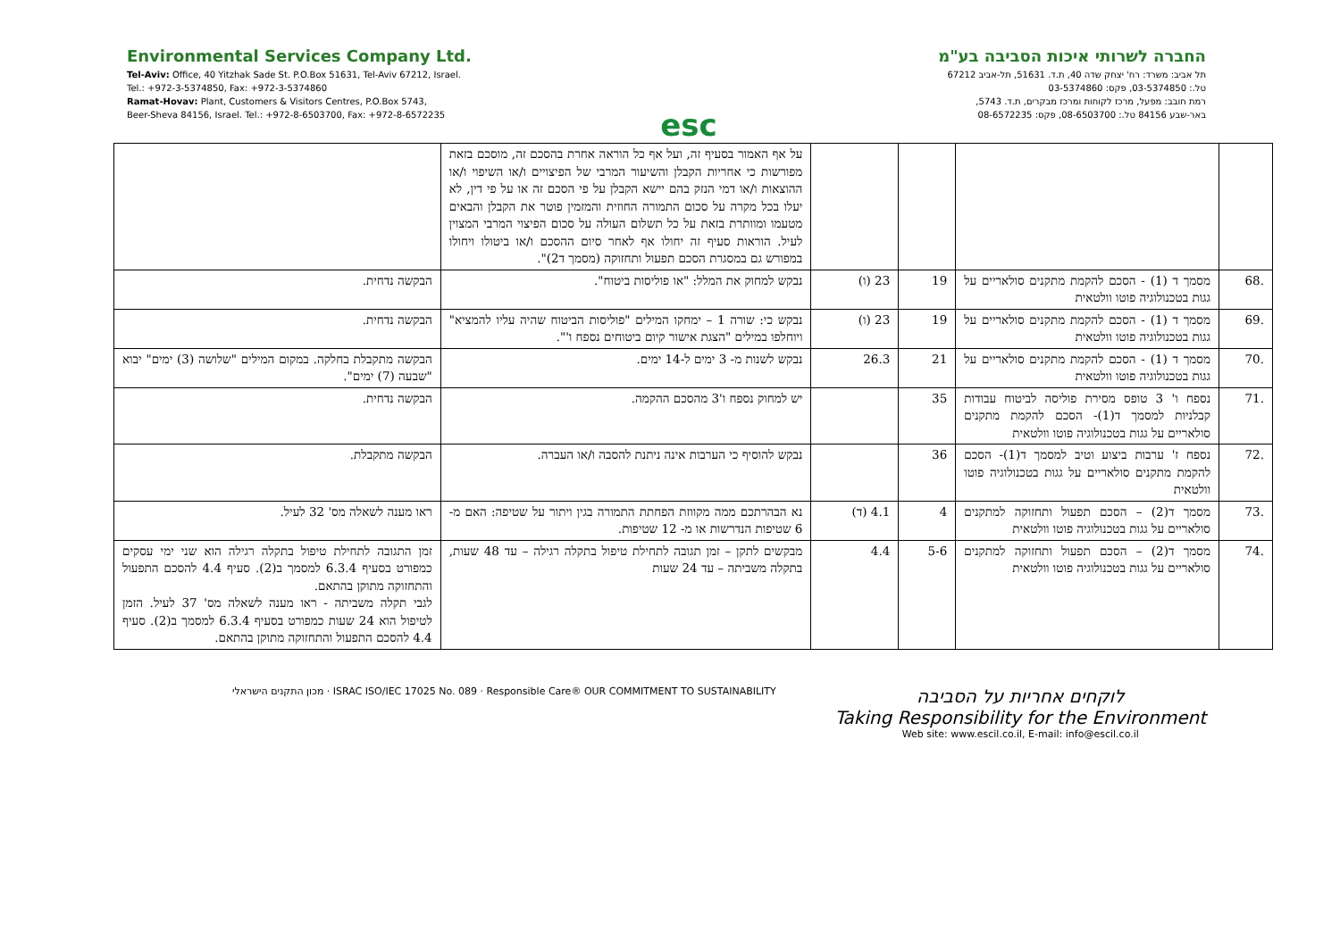Environmental Services Company Ltd.
Tel-Aviv: Office, 40 Yitzhak Sade St. P.O.Box 51631, Tel-Aviv 67212, Israel.
Tel.: +972-3-5374850, Fax: +972-3-5374860
Ramat-Hovav: Plant, Customers & Visitors Centres, P.O.Box 5743,
Beer-Sheva 84156, Israel. Tel.: +972-8-6503700, Fax: +972-8-6572235
esc
החברה לשרותי איכות הסביבה בע"מ
תל אביב: משרד: רח' יצחק שדה 40, ת.ד. 51631, תל-אביב 67212
טל.: 03-5374850, פקס: 03-5374860
רמת חובב: מפעל, מרכז לקוחות ומרכז מבקרים, ת.ד. 5743,
באר-שבע 84156 טל.: 08-6503700, פקס: 08-6572235
| | | | | על אף האמור בסעיף זה, ועל אף כל הוראה אחרת בהסכם זה, מוסכם בזאת מפורשות כי אחריות הקבלן והשיעור המרבי של הפיצויים ו/או השיפוי ו/או ההוצאות ו/או דמי הנזק בהם יישא הקבלן על פי הסכם זה או על פי דין, לא יעלו בכל מקרה על סכום התמורה החוזית והמזמין פוטר את הקבלן והבאים מטעמו ומוותרת בזאת על כל תשלום העולה על סכום הפיצוי המרבי המצוין לעיל. הוראות סעיף זה יחולו אף לאחר סיום ההסכם ו/או ביטולו ויחולו במפורש גם במסגרת הסכם תפעול ותחזוקה (מסמך ד2)". | |
| .68 | מסמך ד (1) - הסכם להקמת מתקנים סולאריים על גגות בטכנולוגיה פוטו וולטאית | 19 | 23 (ו) | נבקש למחוק את המלל: "או פוליסות ביטוח". | הבקשה נדחית. |
| .69 | מסמך ד (1) - הסכם להקמת מתקנים סולאריים על גגות בטכנולוגיה פוטו וולטאית | 19 | 23 (ו) | נבקש כי: שורה 1 – ימחקו המילים "פוליסות הביטוח שהיה עליו להמציא" ויוחלפו במילים "הצגת אישור קיום ביטוחים נספח ו'". | הבקשה נדחית. |
| .70 | מסמך ד (1) - הסכם להקמת מתקנים סולאריים על גגות בטכנולוגיה פוטו וולטאית | 21 | 26.3 | נבקש לשנות מ- 3 ימים ל-14 ימים. | הבקשה מתקבלת בחלקה. במקום המילים "שלושה (3) ימים" יבוא "שבעה (7) ימים". |
| .71 | נספח ו' 3 טופס מסירת פוליסה לביטוח עבודות קבלניות למסמך ד(1)- הסכם להקמת מתקנים סולאריים על גגות בטכנולוגיה פוטו וולטאית | 35 | | יש למחוק נספח ו'3 מהסכם ההקמה. | הבקשה נדחית. |
| .72 | נספח ז' ערבות ביצוע וטיב למסמך ד(1)- הסכם להקמת מתקנים סולאריים על גגות בטכנולוגיה פוטו וולטאית | 36 | | נבקש להוסיף כי הערבות אינה ניתנת להסבה ו/או העברה. | הבקשה מתקבלת. |
| .73 | מסמך ד(2) – הסכם תפעול ותחזוקה למתקנים סולאריים על גגות בטכנולוגיה פוטו וולטאית | 4 | 4.1 (ד) | נא הבהרתכם ממה מקווזת הפחתת התמורה בגין ויתור על שטיפה: האם מ- 6 שטיפות הנדרשות או מ- 12 שטיפות. | ראו מענה לשאלה מס' 32 לעיל. |
| .74 | מסמך ד(2) – הסכם תפעול ותחזוקה למתקנים סולאריים על גגות בטכנולוגיה פוטו וולטאית | 5-6 | 4.4 | מבקשים לתקן – זמן תגובה לתחילת טיפול בתקלה רגילה – עד 48 שעות, בתקלה משביתה – עד 24 שעות | זמן התגובה לתחילת טיפול בתקלה רגילה הוא שני ימי עסקים כמפורט בסעיף 6.3.4 למסמך ב(2). סעיף 4.4 להסכם התפעול והתחזוקה מתוקן בהתאם. לגבי תקלה משביתה - ראו מענה לשאלה מס' 37 לעיל. הזמן לטיפול הוא 24 שעות כמפורט בסעיף 6.3.4 למסמך ב(2). סעיף 4.4 להסכם התפעול והתחזוקה מתוקן בהתאם. |
מכון התקנים הישראלי · ISRAC ISO/IEC 17025 No. 089 · Responsible Care® OUR COMMITMENT TO SUSTAINABILITY
לוקחים אחריות על הסביבה
Taking Responsibility for the Environment
Web site: www.escil.co.il, E-mail: info@escil.co.il